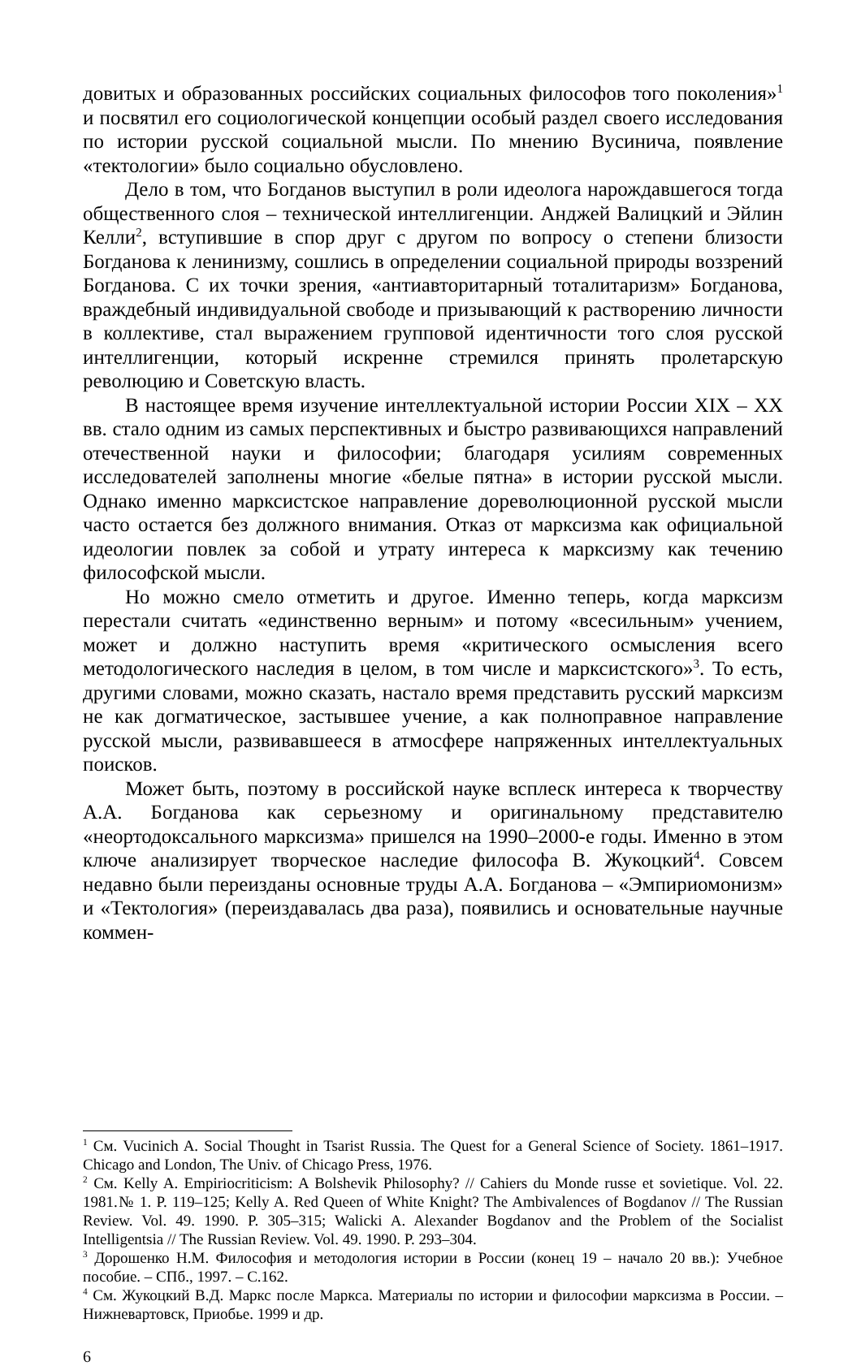довитых и образованных российских социальных философов того поколения»<sup>1</sup> и посвятил его социологической концепции особый раздел своего исследования по истории русской социальной мысли. По мнению Вусинича, появление «тектологии» было социально обусловлено.
Дело в том, что Богданов выступил в роли идеолога нарождавшегося тогда общественного слоя – технической интеллигенции. Анджей Валицкий и Эйлин Келли<sup>2</sup>, вступившие в спор друг с другом по вопросу о степени близости Богданова к ленинизму, сошлись в определении социальной природы воззрений Богданова. С их точки зрения, «антиавторитарный тоталитаризм» Богданова, враждебный индивидуальной свободе и призывающий к растворению личности в коллективе, стал выражением групповой идентичности того слоя русской интеллигенции, который искренне стремился принять пролетарскую революцию и Советскую власть.
В настоящее время изучение интеллектуальной истории России XIX – XX вв. стало одним из самых перспективных и быстро развивающихся направлений отечественной науки и философии; благодаря усилиям современных исследователей заполнены многие «белые пятна» в истории русской мысли. Однако именно марксистское направление дореволюционной русской мысли часто остается без должного внимания. Отказ от марксизма как официальной идеологии повлек за собой и утрату интереса к марксизму как течению философской мысли.
Но можно смело отметить и другое. Именно теперь, когда марксизм перестали считать «единственно верным» и потому «всесильным» учением, может и должно наступить время «критического осмысления всего методологического наследия в целом, в том числе и марксистского»<sup>3</sup>. То есть, другими словами, можно сказать, настало время представить русский марксизм не как догматическое, застывшее учение, а как полноправное направление русской мысли, развивавшееся в атмосфере напряженных интеллектуальных поисков.
Может быть, поэтому в российской науке всплеск интереса к творчеству А.А. Богданова как серьезному и оригинальному представителю «неортодоксального марксизма» пришелся на 1990–2000-е годы. Именно в этом ключе анализирует творческое наследие философа В. Жукоцкий<sup>4</sup>. Совсем недавно были переизданы основные труды А.А. Богданова – «Эмпириомонизм» и «Тектология» (переиздавалась два раза), появились и основательные научные коммен-
<sup>1</sup> См. Vucinich A. Social Thought in Tsarist Russia. The Quest for a General Science of Society. 1861–1917. Chicago and London, The Univ. of Chicago Press, 1976.
<sup>2</sup> См. Kelly A. Empiriocriticism: A Bolshevik Philosophy? // Cahiers du Monde russe et sovietique. Vol. 22. 1981.№ 1. P. 119–125; Kelly A. Red Queen of White Knight? The Ambivalences of Bogdanov // The Russian Review. Vol. 49. 1990. P. 305–315; Walicki A. Alexander Bogdanov and the Problem of the Socialist Intelligentsia // The Russian Review. Vol. 49. 1990. P. 293–304.
<sup>3</sup> Дорошенко Н.М. Философия и методология истории в России (конец 19 – начало 20 вв.): Учебное пособие. – СПб., 1997. – С.162.
<sup>4</sup> См. Жукоцкий В.Д. Маркс после Маркса. Материалы по истории и философии марксизма в России. – Нижневартовск, Приобье. 1999 и др.
6